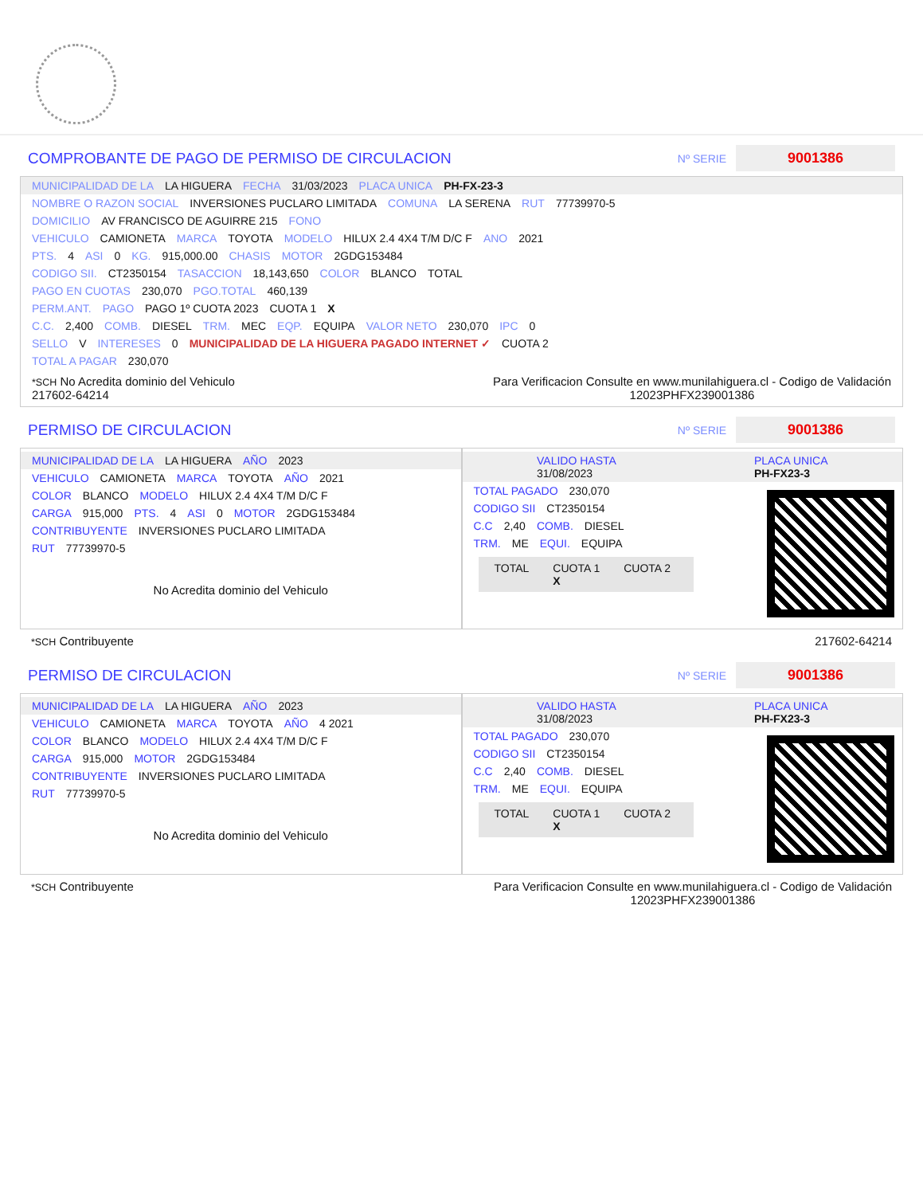COMPROBANTE DE PAGO DE PERMISO DE CIRCULACION
Nº SERIE 9001386
MUNICIPALIDAD DE LA LA HIGUERA FECHA 31/03/2023 PLACA UNICA PH-FX-23-3
NOMBRE O RAZON SOCIAL INVERSIONES PUCLARO LIMITADA COMUNA LA SERENA RUT 77739970-5
DOMICILIO AV FRANCISCO DE AGUIRRE 215 FONO
VEHICULO CAMIONETA MARCA TOYOTA MODELO HILUX 2.4 4X4 T/M D/C F ANO 2021
PTS. 4 ASI 0 KG. 915,000.00 CHASIS MOTOR 2GDG153484
CODIGO SII. CT2350154 TASACCION 18,143,650 COLOR BLANCO TOTAL
PAGO EN CUOTAS 230,070 PGO.TOTAL 460,139
PERM.ANT. PAGO PAGO 1º CUOTA 2023 CUOTA 1 X
C.C. 2,400 COMB. DIESEL TRM. MEC EQP. EQUIPA VALOR NETO 230,070 IPC 0
SELLO V INTERESES 0 MUNICIPALIDAD DE LA HIGUERA PAGADO INTERNET ✓ CUOTA 2
TOTAL A PAGAR 230,070
*SCH No Acredita dominio del Vehiculo
217602-64214 Para Verificacion Consulte en www.munilahiguera.cl - Codigo de Validación
12023PHFX239001386
PERMISO DE CIRCULACION
Nº SERIE 9001386
MUNICIPALIDAD DE LA LA HIGUERA AÑO 2023
VEHICULO CAMIONETA MARCA TOYOTA AÑO 2021
COLOR BLANCO MODELO HILUX 2.4 4X4 T/M D/C F
CARGA 915,000 PTS. 4 ASI 0 MOTOR 2GDG153484
CONTRIBUYENTE INVERSIONES PUCLARO LIMITADA
RUT 77739970-5
No Acredita dominio del Vehiculo
VALIDO HASTA
31/08/2023 PLACA UNICA
PH-FX23-3
TOTAL PAGADO 230,070
CODIGO SII CT2350154
C.C 2,40 COMB. DIESEL
TRM. ME EQUI. EQUIPA
TOTAL CUOTA 1
X CUOTA 2
*SCH Contribuyente 217602-64214
PERMISO DE CIRCULACION
Nº SERIE 9001386
MUNICIPALIDAD DE LA LA HIGUERA AÑO 2023
VEHICULO CAMIONETA MARCA TOYOTA AÑO 4 2021
COLOR BLANCO MODELO HILUX 2.4 4X4 T/M D/C F
CARGA 915,000 MOTOR 2GDG153484
CONTRIBUYENTE INVERSIONES PUCLARO LIMITADA
RUT 77739970-5
No Acredita dominio del Vehiculo
VALIDO HASTA
31/08/2023 PLACA UNICA
PH-FX23-3
TOTAL PAGADO 230,070
CODIGO SII CT2350154
C.C 2,40 COMB. DIESEL
TRM. ME EQUI. EQUIPA
TOTAL CUOTA 1
X CUOTA 2
*SCH Contribuyente Para Verificacion Consulte en www.munilahiguera.cl - Codigo de Validación
12023PHFX239001386